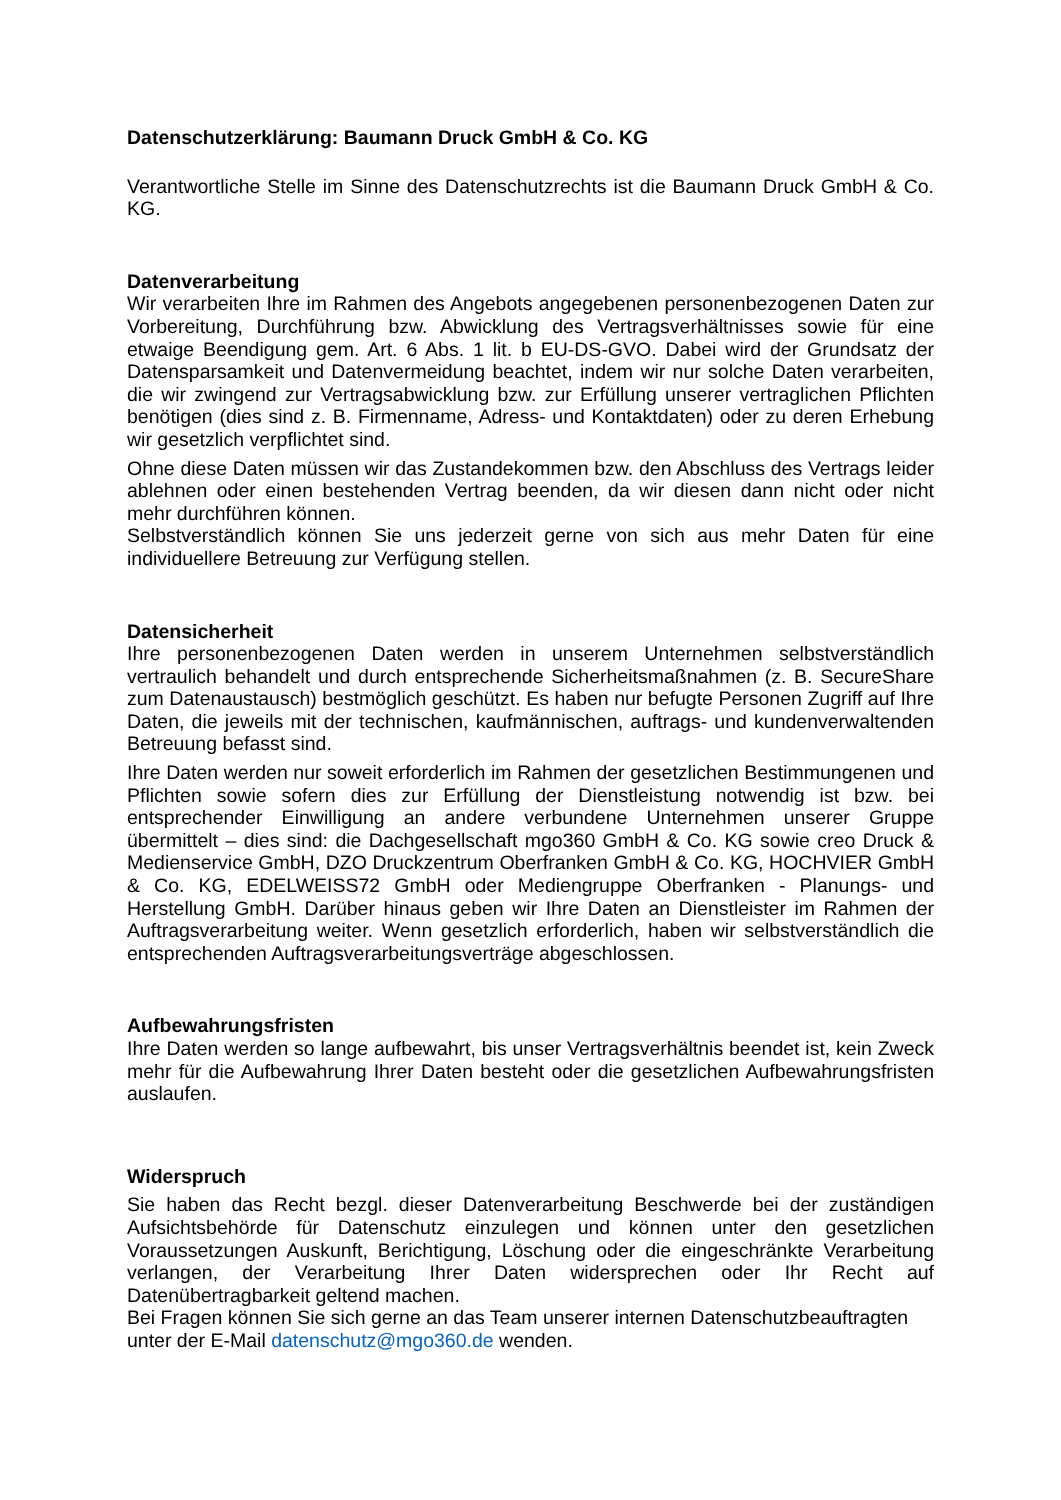Datenschutzerklärung: Baumann Druck GmbH & Co. KG
Verantwortliche Stelle im Sinne des Datenschutzrechts ist die Baumann Druck GmbH & Co. KG.
Datenverarbeitung
Wir verarbeiten Ihre im Rahmen des Angebots angegebenen personenbezogenen Daten zur Vorbereitung, Durchführung bzw. Abwicklung des Vertragsverhältnisses sowie für eine etwaige Beendigung gem. Art. 6 Abs. 1 lit. b EU-DS-GVO. Dabei wird der Grundsatz der Datensparsamkeit und Datenvermeidung beachtet, indem wir nur solche Daten verarbeiten, die wir zwingend zur Vertragsabwicklung bzw. zur Erfüllung unserer vertraglichen Pflichten benötigen (dies sind z. B. Firmenname, Adress- und Kontaktdaten) oder zu deren Erhebung wir gesetzlich verpflichtet sind.
Ohne diese Daten müssen wir das Zustandekommen bzw. den Abschluss des Vertrags leider ablehnen oder einen bestehenden Vertrag beenden, da wir diesen dann nicht oder nicht mehr durchführen können.
Selbstverständlich können Sie uns jederzeit gerne von sich aus mehr Daten für eine individuellere Betreuung zur Verfügung stellen.
Datensicherheit
Ihre personenbezogenen Daten werden in unserem Unternehmen selbstverständlich vertraulich behandelt und durch entsprechende Sicherheitsmaßnahmen (z. B. SecureShare zum Datenaustausch) bestmöglich geschützt. Es haben nur befugte Personen Zugriff auf Ihre Daten, die jeweils mit der technischen, kaufmännischen, auftrags- und kundenverwaltenden Betreuung befasst sind.
Ihre Daten werden nur soweit erforderlich im Rahmen der gesetzlichen Bestimmungenen und Pflichten sowie sofern dies zur Erfüllung der Dienstleistung notwendig ist bzw. bei entsprechender Einwilligung an andere verbundene Unternehmen unserer Gruppe übermittelt – dies sind: die Dachgesellschaft mgo360 GmbH & Co. KG sowie creo Druck & Medienservice GmbH, DZO Druckzentrum Oberfranken GmbH & Co. KG, HOCHVIER GmbH & Co. KG, EDELWEISS72 GmbH oder Mediengruppe Oberfranken - Planungs- und Herstellung GmbH. Darüber hinaus geben wir Ihre Daten an Dienstleister im Rahmen der Auftragsverarbeitung weiter. Wenn gesetzlich erforderlich, haben wir selbstverständlich die entsprechenden Auftragsverarbeitungsverträge abgeschlossen.
Aufbewahrungsfristen
Ihre Daten werden so lange aufbewahrt, bis unser Vertragsverhältnis beendet ist, kein Zweck mehr für die Aufbewahrung Ihrer Daten besteht oder die gesetzlichen Aufbewahrungsfristen auslaufen.
Widerspruch
Sie haben das Recht bezgl. dieser Datenverarbeitung Beschwerde bei der zuständigen Aufsichtsbehörde für Datenschutz einzulegen und können unter den gesetzlichen Voraussetzungen Auskunft, Berichtigung, Löschung oder die eingeschränkte Verarbeitung verlangen, der Verarbeitung Ihrer Daten widersprechen oder Ihr Recht auf Datenübertragbarkeit geltend machen.
Bei Fragen können Sie sich gerne an das Team unserer internen Datenschutzbeauftragten unter der E-Mail datenschutz@mgo360.de wenden.